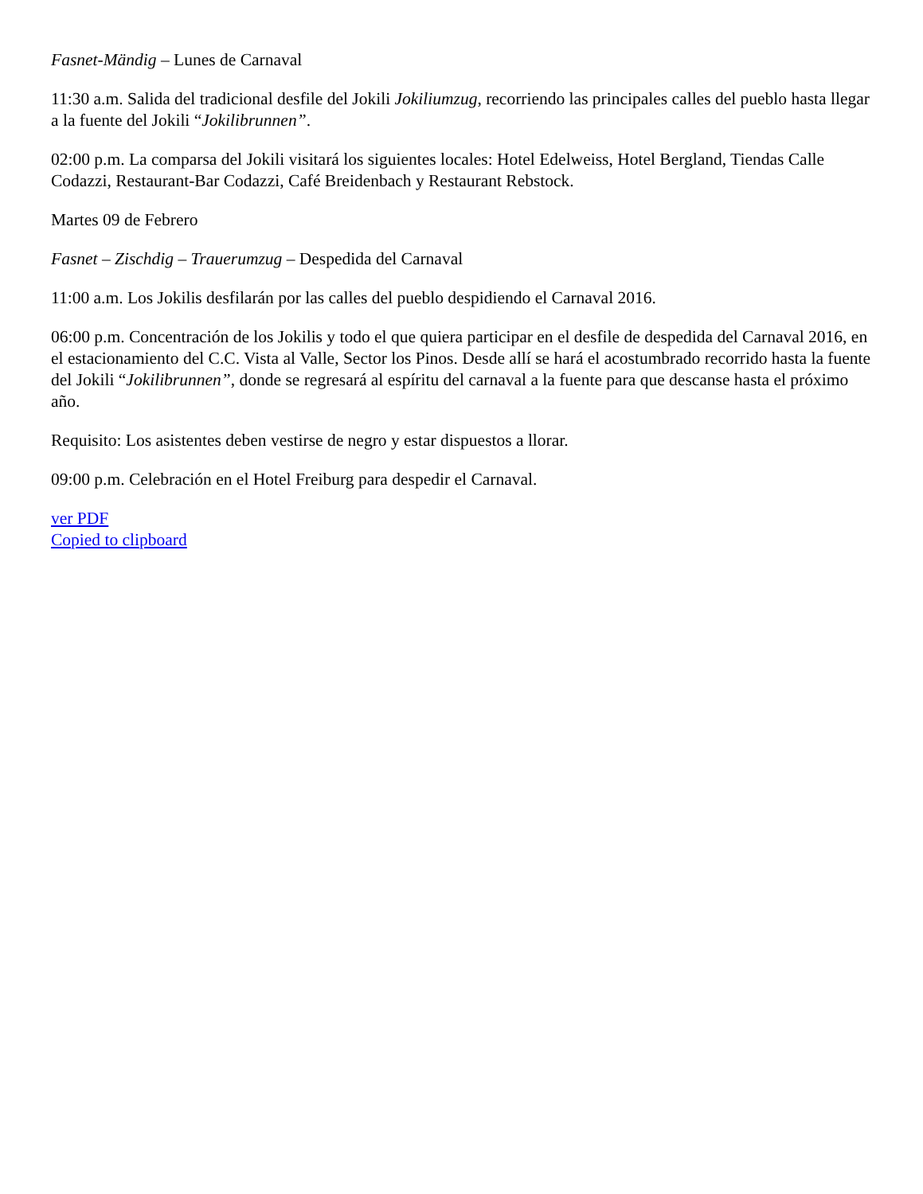Fasnet-Mändig – Lunes de Carnaval
11:30 a.m. Salida del tradicional desfile del Jokili Jokiliumzug, recorriendo las principales calles del pueblo hasta llegar a la fuente del Jokili “Jokilibrunnen”.
02:00 p.m. La comparsa del Jokili visitará los siguientes locales: Hotel Edelweiss, Hotel Bergland, Tiendas Calle Codazzi, Restaurant-Bar Codazzi, Café Breidenbach y Restaurant Rebstock.
Martes 09 de Febrero
Fasnet – Zischdig – Trauerumzug – Despedida del Carnaval
11:00 a.m. Los Jokilis desfilarán por las calles del pueblo despidiendo el Carnaval 2016.
06:00 p.m. Concentración de los Jokilis y todo el que quiera participar en el desfile de despedida del Carnaval 2016, en el estacionamiento del C.C. Vista al Valle, Sector los Pinos. Desde allí se hará el acostumbrado recorrido hasta la fuente del Jokili “Jokilibrunnen”, donde se regresará al espíritu del carnaval a la fuente para que descanse hasta el próximo año.
Requisito: Los asistentes deben vestirse de negro y estar dispuestos a llorar.
09:00 p.m. Celebración en el Hotel Freiburg para despedir el Carnaval.
ver PDF
Copied to clipboard